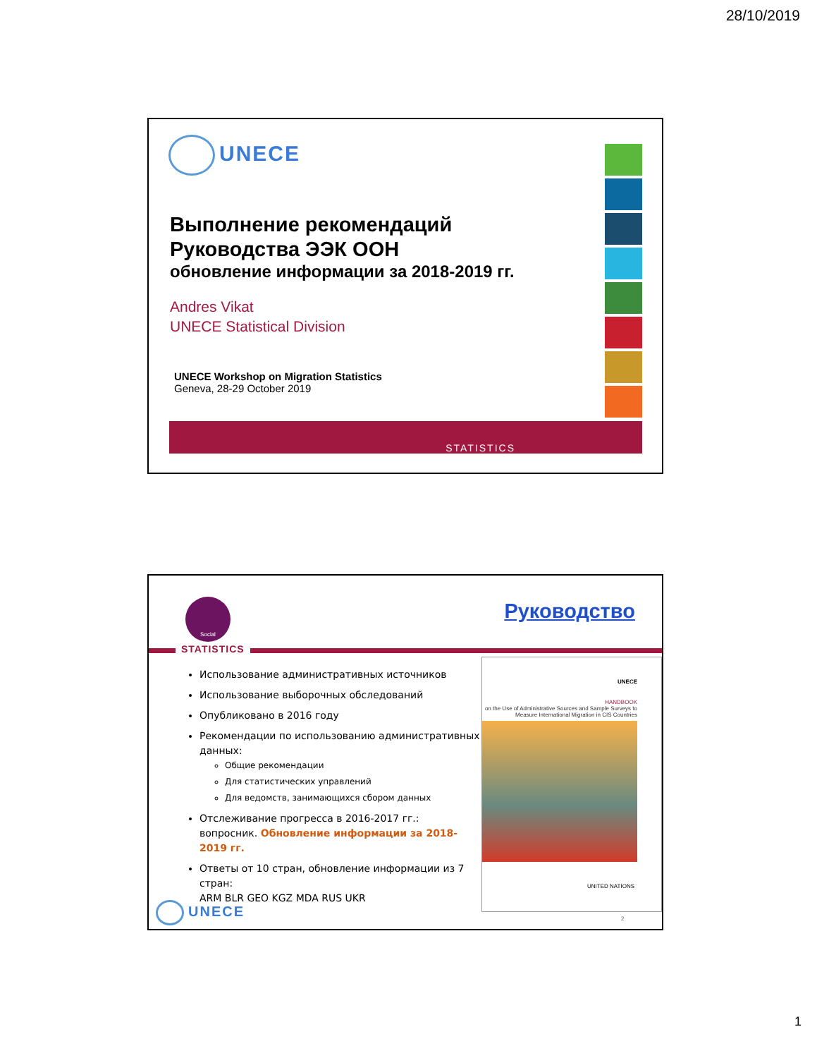28/10/2019
UNECE
Выполнение рекомендаций
Руководства ЭЭК ООН
обновление информации за 2018-2019 гг.
Andres Vikat
UNECE Statistical Division
UNECE Workshop on Migration Statistics
Geneva, 28-29 October 2019
STATISTICS
Social
STATISTICS
Руководство
Использование административных источников
Использование выборочных обследований
Опубликовано в 2016 году
Рекомендации по использованию административных данных:
Общие рекомендации
Для статистических управлений
Для ведомств, занимающихся сбором данных
Отслеживание прогресса в 2016-2017 гг.: вопросник. Обновление информации за 2018-2019 гг.
Ответы от 10 стран, обновление информации из 7 стран:
ARM BLR GEO KGZ MDA RUS UKR
UNECE
HANDBOOK
on the Use of Administrative Sources and Sample Surveys to Measure International Migration in CIS Countries
UNITED NATIONS
2
UNECE
1